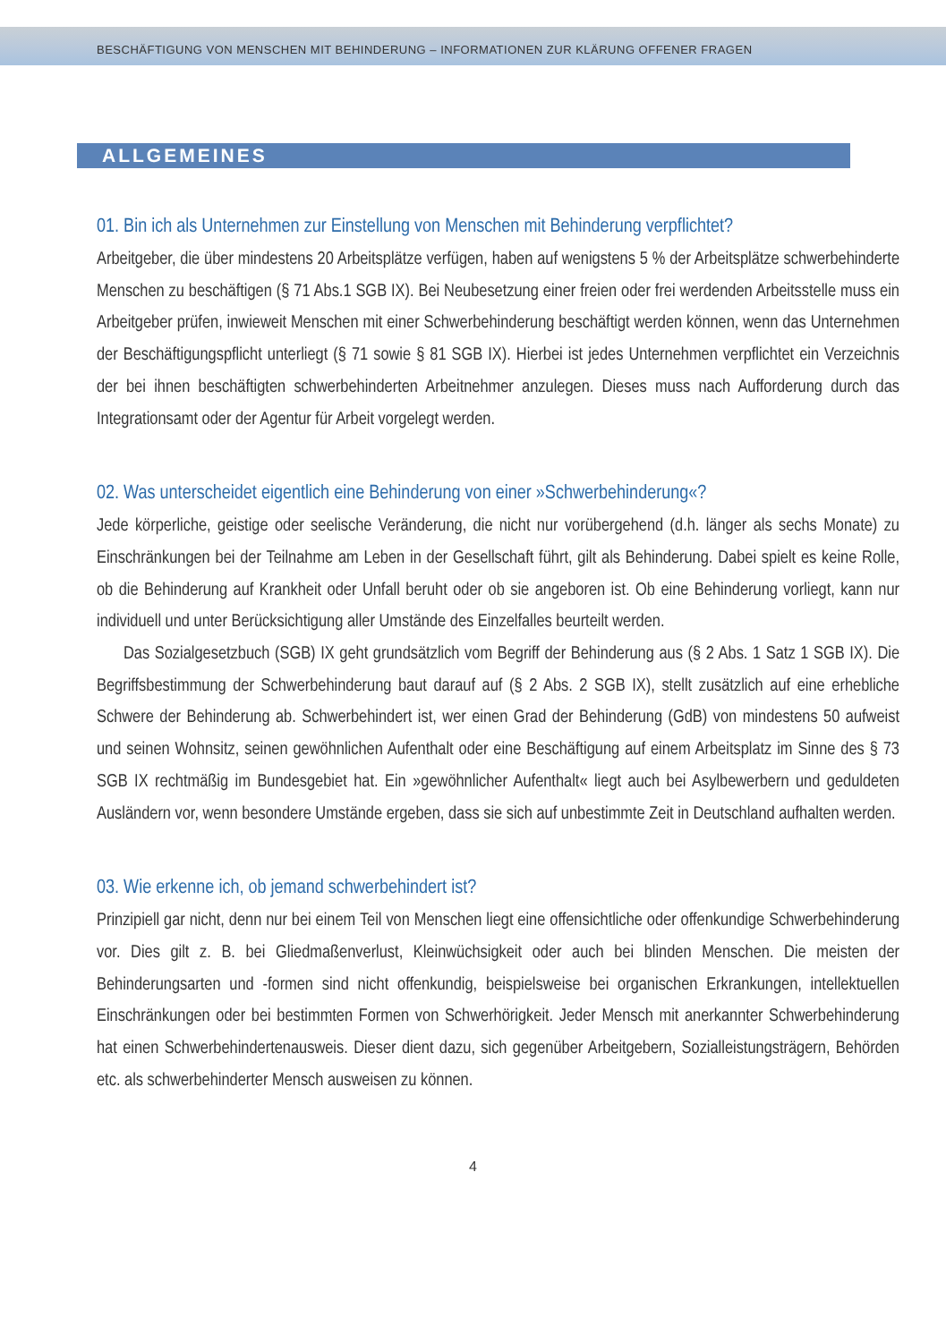BESCHÄFTIGUNG VON MENSCHEN MIT BEHINDERUNG – INFORMATIONEN ZUR KLÄRUNG OFFENER FRAGEN
ALLGEMEINES
01. Bin ich als Unternehmen zur Einstellung von Menschen mit Behinderung verpflichtet?
Arbeitgeber, die über mindestens 20 Arbeitsplätze verfügen, haben auf wenigstens 5 % der Arbeitsplätze schwerbehinderte Menschen zu beschäftigen (§ 71 Abs.1 SGB IX). Bei Neubesetzung einer freien oder frei werdenden Arbeitsstelle muss ein Arbeitgeber prüfen, inwieweit Menschen mit einer Schwerbehinderung beschäftigt werden können, wenn das Unternehmen der Beschäftigungspflicht unterliegt (§ 71 sowie § 81 SGB IX). Hierbei ist jedes Unternehmen verpflichtet ein Verzeichnis der bei ihnen beschäftigten schwerbehinderten Arbeitnehmer anzulegen. Dieses muss nach Aufforderung durch das Integrationsamt oder der Agentur für Arbeit vorgelegt werden.
02. Was unterscheidet eigentlich eine Behinderung von einer »Schwerbehinderung«?
Jede körperliche, geistige oder seelische Veränderung, die nicht nur vorübergehend (d.h. länger als sechs Monate) zu Einschränkungen bei der Teilnahme am Leben in der Gesellschaft führt, gilt als Behinderung. Dabei spielt es keine Rolle, ob die Behinderung auf Krankheit oder Unfall beruht oder ob sie angeboren ist. Ob eine Behinderung vorliegt, kann nur individuell und unter Berücksichtigung aller Umstände des Einzelfalles beurteilt werden.
Das Sozialgesetzbuch (SGB) IX geht grundsätzlich vom Begriff der Behinderung aus (§ 2 Abs. 1 Satz 1 SGB IX). Die Begriffsbestimmung der Schwerbehinderung baut darauf auf (§ 2 Abs. 2 SGB IX), stellt zusätzlich auf eine erhebliche Schwere der Behinderung ab. Schwerbehindert ist, wer einen Grad der Behinderung (GdB) von mindestens 50 aufweist und seinen Wohnsitz, seinen gewöhnlichen Aufenthalt oder eine Beschäftigung auf einem Arbeitsplatz im Sinne des § 73 SGB IX rechtmäßig im Bundesgebiet hat. Ein »gewöhnlicher Aufenthalt« liegt auch bei Asylbewerbern und geduldeten Ausländern vor, wenn besondere Umstände ergeben, dass sie sich auf unbestimmte Zeit in Deutschland aufhalten werden.
03. Wie erkenne ich, ob jemand schwerbehindert ist?
Prinzipiell gar nicht, denn nur bei einem Teil von Menschen liegt eine offensichtliche oder offenkundige Schwerbehinderung vor. Dies gilt z. B. bei Gliedmaßenverlust, Kleinwüchsigkeit oder auch bei blinden Menschen. Die meisten der Behinderungsarten und -formen sind nicht offenkundig, beispielsweise bei organischen Erkrankungen, intellektuellen Einschränkungen oder bei bestimmten Formen von Schwerhörigkeit. Jeder Mensch mit anerkannter Schwerbehinderung hat einen Schwerbehindertenausweis. Dieser dient dazu, sich gegenüber Arbeitgebern, Sozialleistungsträgern, Behörden etc. als schwerbehinderter Mensch ausweisen zu können.
4